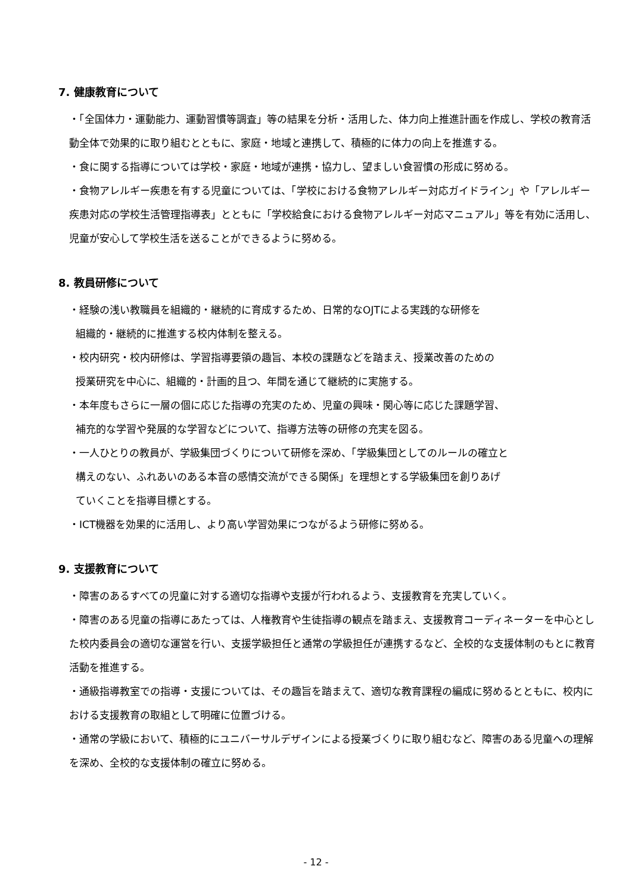7. 健康教育について
・「全国体力・運動能力、運動習慣等調査」等の結果を分析・活用した、体力向上推進計画を作成し、学校の教育活動全体で効果的に取り組むとともに、家庭・地域と連携して、積極的に体力の向上を推進する。
・食に関する指導については学校・家庭・地域が連携・協力し、望ましい食習慣の形成に努める。
・食物アレルギー疾患を有する児童については、「学校における食物アレルギー対応ガイドライン」や「アレルギー疾患対応の学校生活管理指導表」とともに「学校給食における食物アレルギー対応マニュアル」等を有効に活用し、児童が安心して学校生活を送ることができるように努める。
8. 教員研修について
・経験の浅い教職員を組織的・継続的に育成するため、日常的なOJTによる実践的な研修を
組織的・継続的に推進する校内体制を整える。
・校内研究・校内研修は、学習指導要領の趣旨、本校の課題などを踏まえ、授業改善のための
授業研究を中心に、組織的・計画的且つ、年間を通じて継続的に実施する。
・本年度もさらに一層の個に応じた指導の充実のため、児童の興味・関心等に応じた課題学習、
補充的な学習や発展的な学習などについて、指導方法等の研修の充実を図る。
・一人ひとりの教員が、学級集団づくりについて研修を深め、「学級集団としてのルールの確立と
構えのない、ふれあいのある本音の感情交流ができる関係」を理想とする学級集団を創りあげ
ていくことを指導目標とする。
・ICT機器を効果的に活用し、より高い学習効果につながるよう研修に努める。
9. 支援教育について
・障害のあるすべての児童に対する適切な指導や支援が行われるよう、支援教育を充実していく。
・障害のある児童の指導にあたっては、人権教育や生徒指導の観点を踏まえ、支援教育コーディネーターを中心とした校内委員会の適切な運営を行い、支援学級担任と通常の学級担任が連携するなど、全校的な支援体制のもとに教育活動を推進する。
・通級指導教室での指導・支援については、その趣旨を踏まえて、適切な教育課程の編成に努めるとともに、校内における支援教育の取組として明確に位置づける。
・通常の学級において、積極的にユニバーサルデザインによる授業づくりに取り組むなど、障害のある児童への理解を深め、全校的な支援体制の確立に努める。
- 12 -